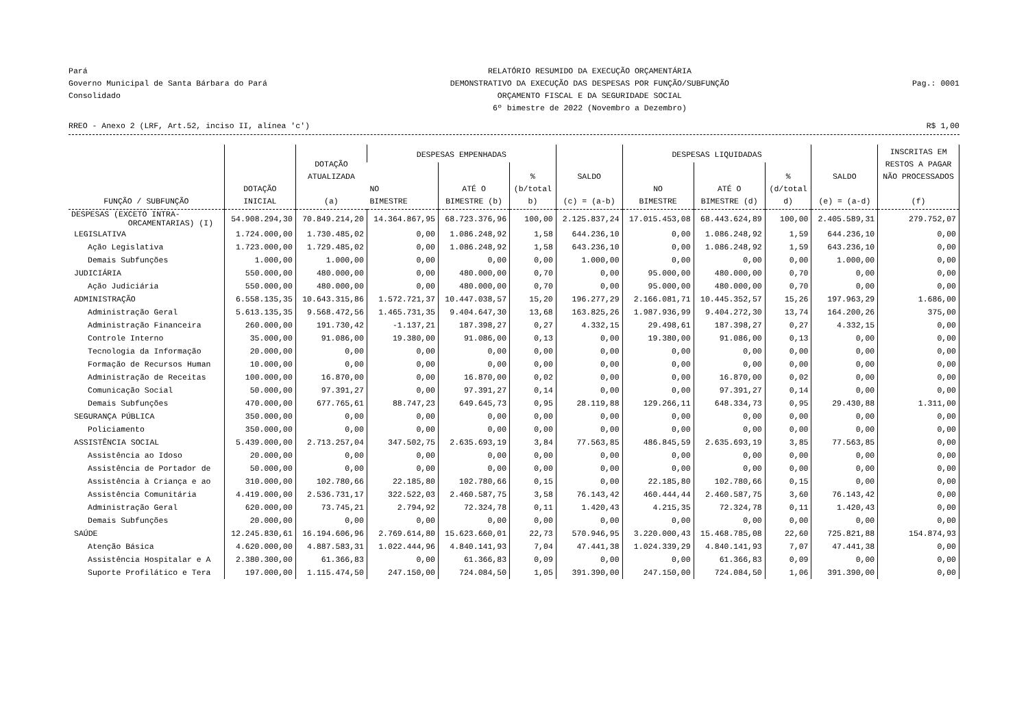Pará
Governo Municipal de Santa Bárbara do Pará
Consolidado
RELATÓRIO RESUMIDO DA EXECUÇÃO ORÇAMENTÁRIA
DEMONSTRATIVO DA EXECUÇÃO DAS DESPESAS POR FUNÇÃO/SUBFUNÇÃO
ORÇAMENTO FISCAL E DA SEGURIDADE SOCIAL
6º bimestre de 2022 (Novembro a Dezembro)
Pag.: 0001
RREO - Anexo 2 (LRF, Art.52, inciso II, alínea 'c') R$ 1,00
| FUNÇÃO / SUBFUNÇÃO | DOTAÇÃO INICIAL | DOTAÇÃO ATUALIZADA (a) | DESPESAS EMPENHADAS | | | SALDO (c) = (a-b) | DESPESAS LIQUIDADAS | | | SALDO (e) = (a-d) | INSCRITAS EM RESTOS A PAGAR NÃO PROCESSADOS (f) |
| --- | --- | --- | --- | --- | --- | --- | --- | --- | --- | --- | --- |
| | | | NO BIMESTRE | ATÉ O BIMESTRE (b) | % (b/total b) | | NO BIMESTRE | ATÉ O BIMESTRE (d) | % (d/total d) | | |
| DESPESAS (EXCETO INTRA- ORCAMENTARIAS) (I) | 54.908.294,30 | 70.849.214,20 | 14.364.867,95 | 68.723.376,96 | 100,00 | 2.125.837,24 | 17.015.453,08 | 68.443.624,89 | 100,00 | 2.405.589,31 | 279.752,07 |
| LEGISLATIVA | 1.724.000,00 | 1.730.485,02 | 0,00 | 1.086.248,92 | 1,58 | 644.236,10 | 0,00 | 1.086.248,92 | 1,59 | 644.236,10 | 0,00 |
| Ação Legislativa | 1.723.000,00 | 1.729.485,02 | 0,00 | 1.086.248,92 | 1,58 | 643.236,10 | 0,00 | 1.086.248,92 | 1,59 | 643.236,10 | 0,00 |
| Demais Subfunções | 1.000,00 | 1.000,00 | 0,00 | 0,00 | 0,00 | 1.000,00 | 0,00 | 0,00 | 0,00 | 1.000,00 | 0,00 |
| JUDICIÁRIA | 550.000,00 | 480.000,00 | 0,00 | 480.000,00 | 0,70 | 0,00 | 95.000,00 | 480.000,00 | 0,70 | 0,00 | 0,00 |
| Ação Judiciária | 550.000,00 | 480.000,00 | 0,00 | 480.000,00 | 0,70 | 0,00 | 95.000,00 | 480.000,00 | 0,70 | 0,00 | 0,00 |
| ADMINISTRAÇÃO | 6.558.135,35 | 10.643.315,86 | 1.572.721,37 | 10.447.038,57 | 15,20 | 196.277,29 | 2.166.081,71 | 10.445.352,57 | 15,26 | 197.963,29 | 1.686,00 |
| Administração Geral | 5.613.135,35 | 9.568.472,56 | 1.465.731,35 | 9.404.647,30 | 13,68 | 163.825,26 | 1.987.936,99 | 9.404.272,30 | 13,74 | 164.200,26 | 375,00 |
| Administração Financeira | 260.000,00 | 191.730,42 | -1.137,21 | 187.398,27 | 0,27 | 4.332,15 | 29.498,61 | 187.398,27 | 0,27 | 4.332,15 | 0,00 |
| Controle Interno | 35.000,00 | 91.086,00 | 19.380,00 | 91.086,00 | 0,13 | 0,00 | 19.380,00 | 91.086,00 | 0,13 | 0,00 | 0,00 |
| Tecnologia da Informação | 20.000,00 | 0,00 | 0,00 | 0,00 | 0,00 | 0,00 | 0,00 | 0,00 | 0,00 | 0,00 | 0,00 |
| Formação de Recursos Human | 10.000,00 | 0,00 | 0,00 | 0,00 | 0,00 | 0,00 | 0,00 | 0,00 | 0,00 | 0,00 | 0,00 |
| Administração de Receitas | 100.000,00 | 16.870,00 | 0,00 | 16.870,00 | 0,02 | 0,00 | 0,00 | 16.870,00 | 0,02 | 0,00 | 0,00 |
| Comunicação Social | 50.000,00 | 97.391,27 | 0,00 | 97.391,27 | 0,14 | 0,00 | 0,00 | 97.391,27 | 0,14 | 0,00 | 0,00 |
| Demais Subfunções | 470.000,00 | 677.765,61 | 88.747,23 | 649.645,73 | 0,95 | 28.119,88 | 129.266,11 | 648.334,73 | 0,95 | 29.430,88 | 1.311,00 |
| SEGURANÇA PÚBLICA | 350.000,00 | 0,00 | 0,00 | 0,00 | 0,00 | 0,00 | 0,00 | 0,00 | 0,00 | 0,00 | 0,00 |
| Policiamento | 350.000,00 | 0,00 | 0,00 | 0,00 | 0,00 | 0,00 | 0,00 | 0,00 | 0,00 | 0,00 | 0,00 |
| ASSISTÊNCIA SOCIAL | 5.439.000,00 | 2.713.257,04 | 347.502,75 | 2.635.693,19 | 3,84 | 77.563,85 | 486.845,59 | 2.635.693,19 | 3,85 | 77.563,85 | 0,00 |
| Assistência ao Idoso | 20.000,00 | 0,00 | 0,00 | 0,00 | 0,00 | 0,00 | 0,00 | 0,00 | 0,00 | 0,00 | 0,00 |
| Assistência de Portador de | 50.000,00 | 0,00 | 0,00 | 0,00 | 0,00 | 0,00 | 0,00 | 0,00 | 0,00 | 0,00 | 0,00 |
| Assistência à Criança e ao | 310.000,00 | 102.780,66 | 22.185,80 | 102.780,66 | 0,15 | 0,00 | 22.185,80 | 102.780,66 | 0,15 | 0,00 | 0,00 |
| Assistência Comunitária | 4.419.000,00 | 2.536.731,17 | 322.522,03 | 2.460.587,75 | 3,58 | 76.143,42 | 460.444,44 | 2.460.587,75 | 3,60 | 76.143,42 | 0,00 |
| Administração Geral | 620.000,00 | 73.745,21 | 2.794,92 | 72.324,78 | 0,11 | 1.420,43 | 4.215,35 | 72.324,78 | 0,11 | 1.420,43 | 0,00 |
| Demais Subfunções | 20.000,00 | 0,00 | 0,00 | 0,00 | 0,00 | 0,00 | 0,00 | 0,00 | 0,00 | 0,00 | 0,00 |
| SAÚDE | 12.245.830,61 | 16.194.606,96 | 2.769.614,80 | 15.623.660,01 | 22,73 | 570.946,95 | 3.220.000,43 | 15.468.785,08 | 22,60 | 725.821,88 | 154.874,93 |
| Atenção Básica | 4.620.000,00 | 4.887.583,31 | 1.022.444,96 | 4.840.141,93 | 7,04 | 47.441,38 | 1.024.339,29 | 4.840.141,93 | 7,07 | 47.441,38 | 0,00 |
| Assistência Hospitalar e A | 2.380.300,00 | 61.366,83 | 0,00 | 61.366,83 | 0,09 | 0,00 | 0,00 | 61.366,83 | 0,09 | 0,00 | 0,00 |
| Suporte Profilático e Tera | 197.000,00 | 1.115.474,50 | 247.150,00 | 724.084,50 | 1,05 | 391.390,00 | 247.150,00 | 724.084,50 | 1,06 | 391.390,00 | 0,00 |